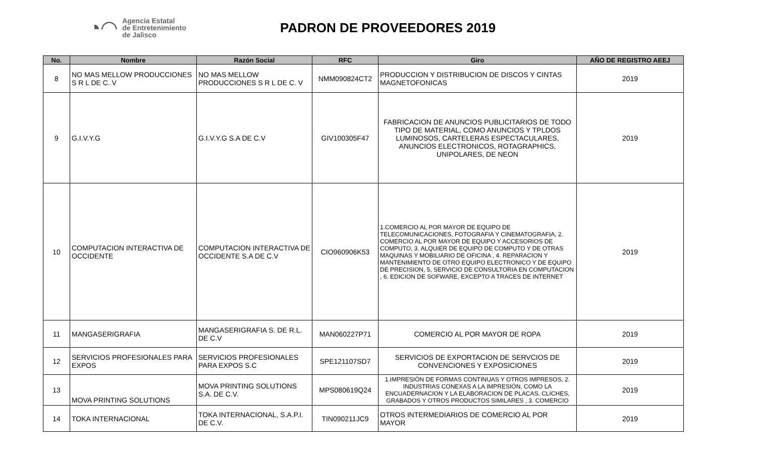◔◠ Agencia Estatal
de Entretenimiento
de Jalisco
PADRON DE PROVEEDORES 2019
| No. | Nombre | Razón Social | RFC | Giro | AÑO DE REGISTRO AEEJ |
| --- | --- | --- | --- | --- | --- |
| 8 | NO MAS MELLOW PRODUCCIONES S R L DE C. V | NO MAS MELLOW PRODUCCIONES S R L DE C. V | NMM090824CT2 | PRODUCCION Y DISTRIBUCION DE DISCOS Y CINTAS MAGNETOFONICAS | 2019 |
| 9 | G.I.V.Y.G | G.I.V.Y.G S.A DE C.V | GIV100305F47 | FABRICACION DE ANUNCIOS PUBLICITARIOS DE TODO TIPO DE MATERIAL, COMO ANUNCIOS Y TPLDOS LUMINOSOS, CARTELERAS ESPECTACULARES, ANUNCIOS ELECTRONICOS, ROTAGRAPHICS, UNIPOLARES, DE NEON | 2019 |
| 10 | COMPUTACION INTERACTIVA DE OCCIDENTE | COMPUTACION INTERACTIVA DE OCCIDENTE S.A DE C.V | CIO960906K53 | 1.COMERCIO AL POR MAYOR DE EQUIPO DE TELECOMUNICACIONES, FOTOGRAFIA Y CINEMATOGRAFIA, 2. COMERCIO AL POR MAYOR DE EQUIPO Y ACCESORIOS DE COMPUTO, 3. ALQUIER DE EQUIPO DE COMPUTO Y DE OTRAS MAQUINAS Y MOBILIARIO DE OFICINA , 4. REPARACION Y MANTENIMIENTO DE OTRO EQUIPO ELECTRONICO Y DE EQUIPO DE PRECISION, 5, SERVICIO DE CONSULTORIA EN COMPUTACION , 6. EDICION DE SOFWARE, EXCEPTO A TRACES DE INTERNET | 2019 |
| 11 | MANGASERIGRAFIA | MANGASERIGRAFIA S. DE R.L. DE C.V | MAN060227P71 | COMERCIO AL POR MAYOR DE ROPA | 2019 |
| 12 | SERVICIOS PROFESIONALES PARA EXPOS | SERVICIOS PROFESIONALES PARA EXPOS S.C | SPE121107SD7 | SERVICIOS DE EXPORTACION DE SERVCIOS DE CONVENCIONES Y EXPOSICIONES | 2019 |
| 13 | MOVA PRINTING SOLUTIONS | MOVA PRINTING SOLUTIONS S.A. DE C.V. | MPS080619Q24 | 1.IMPRESIÓN DE FORMAS CONTINUAS Y OTROS IMPRESOS, 2. INDUSTRIAS CONEXAS A LA IMPRESIÓN, COMO LA ENCUADERNACION Y LA ELABORACION DE PLACAS, CLICHES, GRABADOS Y OTROS PRODUCTOS SIMILARES , 3. COMERCIO | 2019 |
| 14 | TOKA INTERNACIONAL | TOKA INTERNACIONAL, S.A.P.I. DE C.V. | TIN090211JC9 | OTROS INTERMEDIARIOS DE COMERCIO AL POR MAYOR | 2019 |